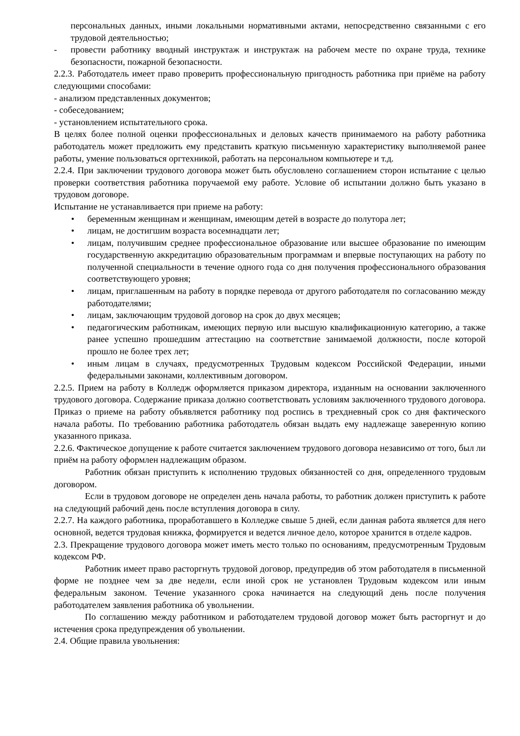персональных данных, иными локальными нормативными актами, непосредственно связанными с его трудовой деятельностью;
- провести работнику вводный инструктаж и инструктаж на рабочем месте по охране труда, технике безопасности, пожарной безопасности.
2.2.3. Работодатель имеет право проверить профессиональную пригодность работника при приёме на работу следующими способами:
- анализом представленных документов;
- собеседованием;
- установлением испытательного срока.
В целях более полной оценки профессиональных и деловых качеств принимаемого на работу работника работодатель может предложить ему представить краткую письменную характеристику выполняемой ранее работы, умение пользоваться оргтехникой, работать на персональном компьютере и т.д.
2.2.4. При заключении трудового договора может быть обусловлено соглашением сторон испытание с целью проверки соответствия работника поручаемой ему работе. Условие об испытании должно быть указано в трудовом договоре.
Испытание не устанавливается при приеме на работу:
• беременным женщинам и женщинам, имеющим детей в возрасте до полутора лет;
• лицам, не достигшим возраста восемнадцати лет;
• лицам, получившим среднее профессиональное образование или высшее образование по имеющим государственную аккредитацию образовательным программам и впервые поступающих на работу по полученной специальности в течение одного года со дня получения профессионального образования соответствующего уровня;
• лицам, приглашенным на работу в порядке перевода от другого работодателя по согласованию между работодателями;
• лицам, заключающим трудовой договор на срок до двух месяцев;
• педагогическим работникам, имеющих первую или высшую квалификационную категорию, а также ранее успешно прошедшим аттестацию на соответствие занимаемой должности, после которой прошло не более трех лет;
• иным лицам в случаях, предусмотренных Трудовым кодексом Российской Федерации, иными федеральными законами, коллективным договором.
2.2.5. Прием на работу в Колледж оформляется приказом директора, изданным на основании заключенного трудового договора. Содержание приказа должно соответствовать условиям заключенного трудового договора. Приказ о приеме на работу объявляется работнику под роспись в трехдневный срок со дня фактического начала работы. По требованию работника работодатель обязан выдать ему надлежаще заверенную копию указанного приказа.
2.2.6. Фактическое допущение к работе считается заключением трудового договора независимо от того, был ли приём на работу оформлен надлежащим образом.
Работник обязан приступить к исполнению трудовых обязанностей со дня, определенного трудовым договором.
Если в трудовом договоре не определен день начала работы, то работник должен приступить к работе на следующий рабочий день после вступления договора в силу.
2.2.7. На каждого работника, проработавшего в Колледже свыше 5 дней, если данная работа является для него основной, ведется трудовая книжка, формируется и ведется личное дело, которое хранится в отделе кадров.
2.3. Прекращение трудового договора может иметь место только по основаниям, предусмотренным Трудовым кодексом РФ.
Работник имеет право расторгнуть трудовой договор, предупредив об этом работодателя в письменной форме не позднее чем за две недели, если иной срок не установлен Трудовым кодексом или иным федеральным законом. Течение указанного срока начинается на следующий день после получения работодателем заявления работника об увольнении.
По соглашению между работником и работодателем трудовой договор может быть расторгнут и до истечения срока предупреждения об увольнении.
2.4. Общие правила увольнения: